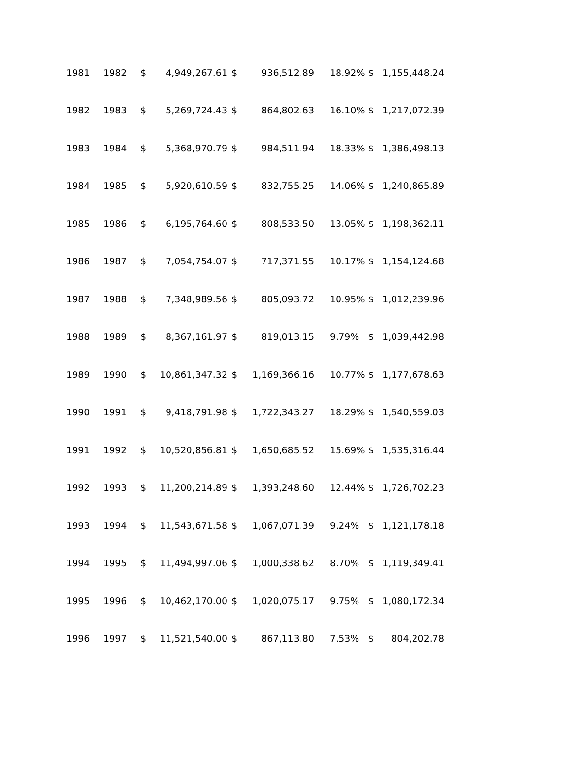| 1981 | 1982 | $ | 4,949,267.61 | $ | 936,512.89 | 18.92% $ | 1,155,448.24 |
| 1982 | 1983 | $ | 5,269,724.43 | $ | 864,802.63 | 16.10% $ | 1,217,072.39 |
| 1983 | 1984 | $ | 5,368,970.79 | $ | 984,511.94 | 18.33% $ | 1,386,498.13 |
| 1984 | 1985 | $ | 5,920,610.59 | $ | 832,755.25 | 14.06% $ | 1,240,865.89 |
| 1985 | 1986 | $ | 6,195,764.60 | $ | 808,533.50 | 13.05% $ | 1,198,362.11 |
| 1986 | 1987 | $ | 7,054,754.07 | $ | 717,371.55 | 10.17% $ | 1,154,124.68 |
| 1987 | 1988 | $ | 7,348,989.56 | $ | 805,093.72 | 10.95% $ | 1,012,239.96 |
| 1988 | 1989 | $ | 8,367,161.97 | $ | 819,013.15 | 9.79% $ | 1,039,442.98 |
| 1989 | 1990 | $ | 10,861,347.32 | $ | 1,169,366.16 | 10.77% $ | 1,177,678.63 |
| 1990 | 1991 | $ | 9,418,791.98 | $ | 1,722,343.27 | 18.29% $ | 1,540,559.03 |
| 1991 | 1992 | $ | 10,520,856.81 | $ | 1,650,685.52 | 15.69% $ | 1,535,316.44 |
| 1992 | 1993 | $ | 11,200,214.89 | $ | 1,393,248.60 | 12.44% $ | 1,726,702.23 |
| 1993 | 1994 | $ | 11,543,671.58 | $ | 1,067,071.39 | 9.24% $ | 1,121,178.18 |
| 1994 | 1995 | $ | 11,494,997.06 | $ | 1,000,338.62 | 8.70% $ | 1,119,349.41 |
| 1995 | 1996 | $ | 10,462,170.00 | $ | 1,020,075.17 | 9.75% $ | 1,080,172.34 |
| 1996 | 1997 | $ | 11,521,540.00 | $ | 867,113.80 | 7.53% $ | 804,202.78 |